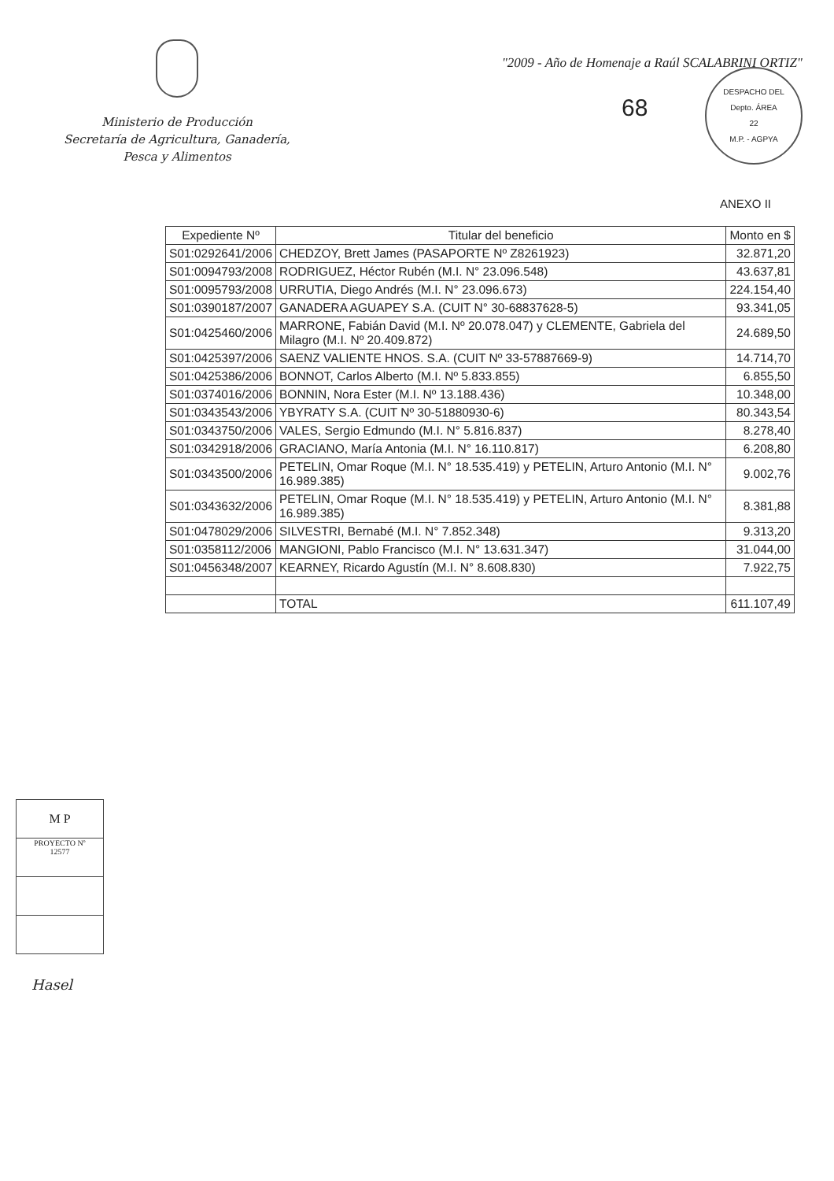Ministerio de Producción
Secretaría de Agricultura, Ganadería,
Pesca y Alimentos
"2009 - Año de Homenaje a Raúl SCALABRINI ORTIZ"
68
DESPACHO DEL
Depto. ÁREA
22
M.P. - AGPYA
ANEXO II
| Expediente Nº | Titular del beneficio | Monto en $ |
| --- | --- | --- |
| S01:0292641/2006 | CHEDZOY, Brett James (PASAPORTE Nº Z8261923) | 32.871,20 |
| S01:0094793/2008 | RODRIGUEZ, Héctor Rubén (M.I. N° 23.096.548) | 43.637,81 |
| S01:0095793/2008 | URRUTIA, Diego Andrés (M.I. N° 23.096.673) | 224.154,40 |
| S01:0390187/2007 | GANADERA AGUAPEY S.A. (CUIT N° 30-68837628-5) | 93.341,05 |
| S01:0425460/2006 | MARRONE, Fabián David (M.I. Nº 20.078.047) y CLEMENTE, Gabriela del Milagro (M.I. Nº 20.409.872) | 24.689,50 |
| S01:0425397/2006 | SAENZ VALIENTE HNOS. S.A. (CUIT Nº 33-57887669-9) | 14.714,70 |
| S01:0425386/2006 | BONNOT, Carlos Alberto (M.I. Nº 5.833.855) | 6.855,50 |
| S01:0374016/2006 | BONNIN, Nora Ester (M.I. Nº 13.188.436) | 10.348,00 |
| S01:0343543/2006 | YBYRATY S.A. (CUIT Nº 30-51880930-6) | 80.343,54 |
| S01:0343750/2006 | VALES, Sergio Edmundo (M.I. N° 5.816.837) | 8.278,40 |
| S01:0342918/2006 | GRACIANO, María Antonia (M.I. N° 16.110.817) | 6.208,80 |
| S01:0343500/2006 | PETELIN, Omar Roque (M.I. N° 18.535.419) y PETELIN, Arturo Antonio (M.I. N° 16.989.385) | 9.002,76 |
| S01:0343632/2006 | PETELIN, Omar Roque (M.I. N° 18.535.419) y PETELIN, Arturo Antonio (M.I. N° 16.989.385) | 8.381,88 |
| S01:0478029/2006 | SILVESTRI, Bernabé (M.I. N° 7.852.348) | 9.313,20 |
| S01:0358112/2006 | MANGIONI, Pablo Francisco (M.I. N° 13.631.347) | 31.044,00 |
| S01:0456348/2007 | KEARNEY, Ricardo Agustín (M.I. N° 8.608.830) | 7.922,75 |
| | TOTAL | 611.107,49 |
M P
PROYECTO Nº
12577
Hasel